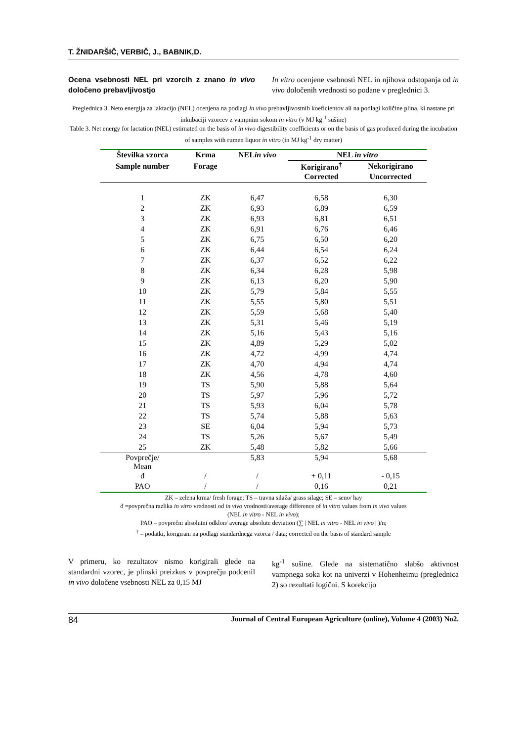T. ŽNIDARŠIČ, VERBIČ, J., BABNIK,D.
Ocena vsebnosti NEL pri vzorcih z znano in vivo določeno prebavljivostjo
In vitro ocenjene vsebnosti NEL in njihova odstopanja od in vivo določenih vrednosti so podane v preglednici 3.
Preglednica 3. Neto energija za laktacijo (NEL) ocenjena na podlagi in vivo prebavljivostnih koeficientov ali na podlagi količine plina, ki nastane pri inkubaciji vzorcev z vampnim sokom in vitro (v MJ kg<sup>-1</sup> sušine)
Table 3. Net energy for lactation (NEL) estimated on the basis of in vivo digestibility coefficients or on the basis of gas produced during the incubation of samples with rumen liquor in vitro (in MJ kg<sup>-1</sup> dry matter)
| Številka vzorca | Krma | NEL in vivo | NEL in vitro | |
| --- | --- | --- | --- | --- |
| Sample number | Forage | | Korigirano<sup>†</sup> | Nekorigirano |
| | | | Corrected | Uncorrected |
| 1 | ZK | 6,47 | 6,58 | 6,30 |
| 2 | ZK | 6,93 | 6,89 | 6,59 |
| 3 | ZK | 6,93 | 6,81 | 6,51 |
| 4 | ZK | 6,91 | 6,76 | 6,46 |
| 5 | ZK | 6,75 | 6,50 | 6,20 |
| 6 | ZK | 6,44 | 6,54 | 6,24 |
| 7 | ZK | 6,37 | 6,52 | 6,22 |
| 8 | ZK | 6,34 | 6,28 | 5,98 |
| 9 | ZK | 6,13 | 6,20 | 5,90 |
| 10 | ZK | 5,79 | 5,84 | 5,55 |
| 11 | ZK | 5,55 | 5,80 | 5,51 |
| 12 | ZK | 5,59 | 5,68 | 5,40 |
| 13 | ZK | 5,31 | 5,46 | 5,19 |
| 14 | ZK | 5,16 | 5,43 | 5,16 |
| 15 | ZK | 4,89 | 5,29 | 5,02 |
| 16 | ZK | 4,72 | 4,99 | 4,74 |
| 17 | ZK | 4,70 | 4,94 | 4,74 |
| 18 | ZK | 4,56 | 4,78 | 4,60 |
| 19 | TS | 5,90 | 5,88 | 5,64 |
| 20 | TS | 5,97 | 5,96 | 5,72 |
| 21 | TS | 5,93 | 6,04 | 5,78 |
| 22 | TS | 5,74 | 5,88 | 5,63 |
| 23 | SE | 6,04 | 5,94 | 5,73 |
| 24 | TS | 5,26 | 5,67 | 5,49 |
| 25 | ZK | 5,48 | 5,82 | 5,66 |
| Povprečje/ Mean | | 5,83 | 5,94 | 5,68 |
| đ | / | / | + 0,11 | - 0,15 |
| PAO | / | / | 0,16 | 0,21 |
ZK – zelena krma/ fresh forage; TS – travna silaža/ grass silage; SE – seno/ hay
đ =povprečna razlika in vitro vrednosti od in vivo vrednosti/average difference of in vitro values from in vivo values
(NEL in vitro - NEL in vivo);
PAO – povprečni absolutni odklon/ average absolute deviation (∑ | NEL in vitro - NEL in vivo | )/n;
<sup>†</sup> – podatki, korigirani na podlagi standardnega vzorca / data; corrected on the basis of standard sample
V primeru, ko rezultatov nismo korigirali glede na standardni vzorec, je plinski preizkus v povprečju podcenil in vivo določene vsebnosti NEL za 0,15 MJ
kg<sup>-1</sup> sušine. Glede na sistematično slabšo aktivnost vampnega soka kot na univerzi v Hohenheimu (preglednica 2) so rezultati logični. S korekcijo
84 Journal of Central European Agriculture (online), Volume 4 (2003) No2.